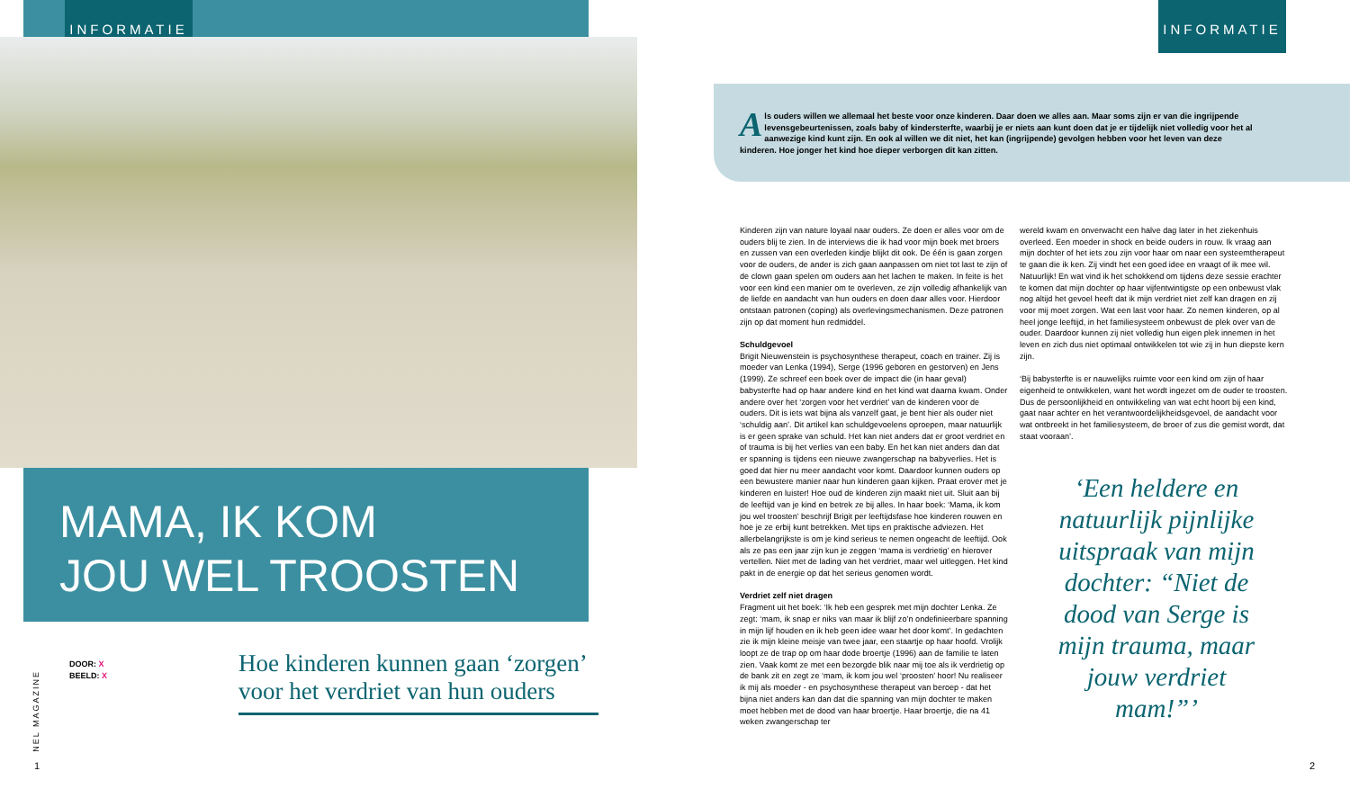INFORMATIE
MAMA, IK KOM
JOU WEL TROOSTEN
DOOR: X
BEELD: X
Hoe kinderen kunnen gaan ‘zorgen’ voor het verdriet van hun ouders
NEL MAGAZINE
1
INFORMATIE
Als ouders willen we allemaal het beste voor onze kinderen. Daar doen we alles aan. Maar soms zijn er van die ingrijpende levensgebeurtenissen, zoals baby of kindersterfte, waarbij je er niets aan kunt doen dat je er tijdelijk niet volledig voor het al aanwezige kind kunt zijn. En ook al willen we dit niet, het kan (ingrijpende) gevolgen hebben voor het leven van deze kinderen. Hoe jonger het kind hoe dieper verborgen dit kan zitten.
Kinderen zijn van nature loyaal naar ouders. Ze doen er alles voor om de ouders blij te zien. In de interviews die ik had voor mijn boek met broers en zussen van een overleden kindje blijkt dit ook. De één is gaan zorgen voor de ouders, de ander is zich gaan aanpassen om niet tot last te zijn of de clown gaan spelen om ouders aan het lachen te maken. In feite is het voor een kind een manier om te overleven, ze zijn volledig afhankelijk van de liefde en aandacht van hun ouders en doen daar alles voor. Hierdoor ontstaan patronen (coping) als overlevingsmechanismen. Deze patronen zijn op dat moment hun redmiddel.
Schuldgevoel
Brigit Nieuwenstein is psychosynthese therapeut, coach en trainer. Zij is moeder van Lenka (1994), Serge (1996 geboren en gestorven) en Jens (1999). Ze schreef een boek over de impact die (in haar geval) babysterfte had op haar andere kind en het kind wat daarna kwam. Onder andere over het ‘zorgen voor het verdriet’ van de kinderen voor de ouders. Dit is iets wat bijna als vanzelf gaat, je bent hier als ouder niet ‘schuldig aan’. Dit artikel kan schuldgevoelens oproepen, maar natuurlijk is er geen sprake van schuld. Het kan niet anders dat er groot verdriet en of trauma is bij het verlies van een baby. En het kan niet anders dan dat er spanning is tijdens een nieuwe zwangerschap na babyverlies. Het is goed dat hier nu meer aandacht voor komt. Daardoor kunnen ouders op een bewustere manier naar hun kinderen gaan kijken. Praat erover met je kinderen en luister! Hoe oud de kinderen zijn maakt niet uit. Sluit aan bij de leeftijd van je kind en betrek ze bij alles. In haar boek: ‘Mama, ik kom jou wel troosten’ beschrijf Brigit per leeftijdsfase hoe kinderen rouwen en hoe je ze erbij kunt betrekken. Met tips en praktische adviezen. Het allerbelangrijkste is om je kind serieus te nemen ongeacht de leeftijd. Ook als ze pas een jaar zijn kun je zeggen ‘mama is verdrietig’ en hierover vertellen. Niet met de lading van het verdriet, maar wel uitleggen. Het kind pakt in de energie op dat het serieus genomen wordt.
Verdriet zelf niet dragen
Fragment uit het boek: ‘Ik heb een gesprek met mijn dochter Lenka. Ze zegt: ‘mam, ik snap er niks van maar ik blijf zo’n ondefinieerbare spanning in mijn lijf houden en ik heb geen idee waar het door komt’. In gedachten zie ik mijn kleine meisje van twee jaar, een staartje op haar hoofd. Vrolijk loopt ze de trap op om haar dode broertje (1996) aan de familie te laten zien. Vaak komt ze met een bezorgde blik naar mij toe als ik verdrietig op de bank zit en zegt ze ‘mam, ik kom jou wel ‘proosten’ hoor! Nu realiseer ik mij als moeder - en psychosynthese therapeut van beroep - dat het bijna niet anders kan dan dat die spanning van mijn dochter te maken moet hebben met de dood van haar broertje. Haar broertje, die na 41 weken zwangerschap ter
wereld kwam en onverwacht een halve dag later in het ziekenhuis overleed. Een moeder in shock en beide ouders in rouw. Ik vraag aan mijn dochter of het iets zou zijn voor haar om naar een systeemtherapeut te gaan die ik ken. Zij vindt het een goed idee en vraagt of ik mee wil. Natuurlijk! En wat vind ik het schokkend om tijdens deze sessie erachter te komen dat mijn dochter op haar vijfentwintigste op een onbewust vlak nog altijd het gevoel heeft dat ik mijn verdriet niet zelf kan dragen en zij voor mij moet zorgen. Wat een last voor haar. Zo nemen kinderen, op al heel jonge leeftijd, in het familiesysteem onbewust de plek over van de ouder. Daardoor kunnen zij niet volledig hun eigen plek innemen in het leven en zich dus niet optimaal ontwikkelen tot wie zij in hun diepste kern zijn.
‘Bij babysterfte is er nauwelijks ruimte voor een kind om zijn of haar eigenheid te ontwikkelen, want het wordt ingezet om de ouder te troosten. Dus de persoonlijkheid en ontwikkeling van wat echt hoort bij een kind, gaat naar achter en het verantwoordelijkheidsgevoel, de aandacht voor wat ontbreekt in het familiesysteem, de broer of zus die gemist wordt, dat staat vooraan’.
‘Een heldere en natuurlijk pijnlijke uitspraak van mijn dochter: “Niet de dood van Serge is mijn trauma, maar jouw verdriet mam!”’
2